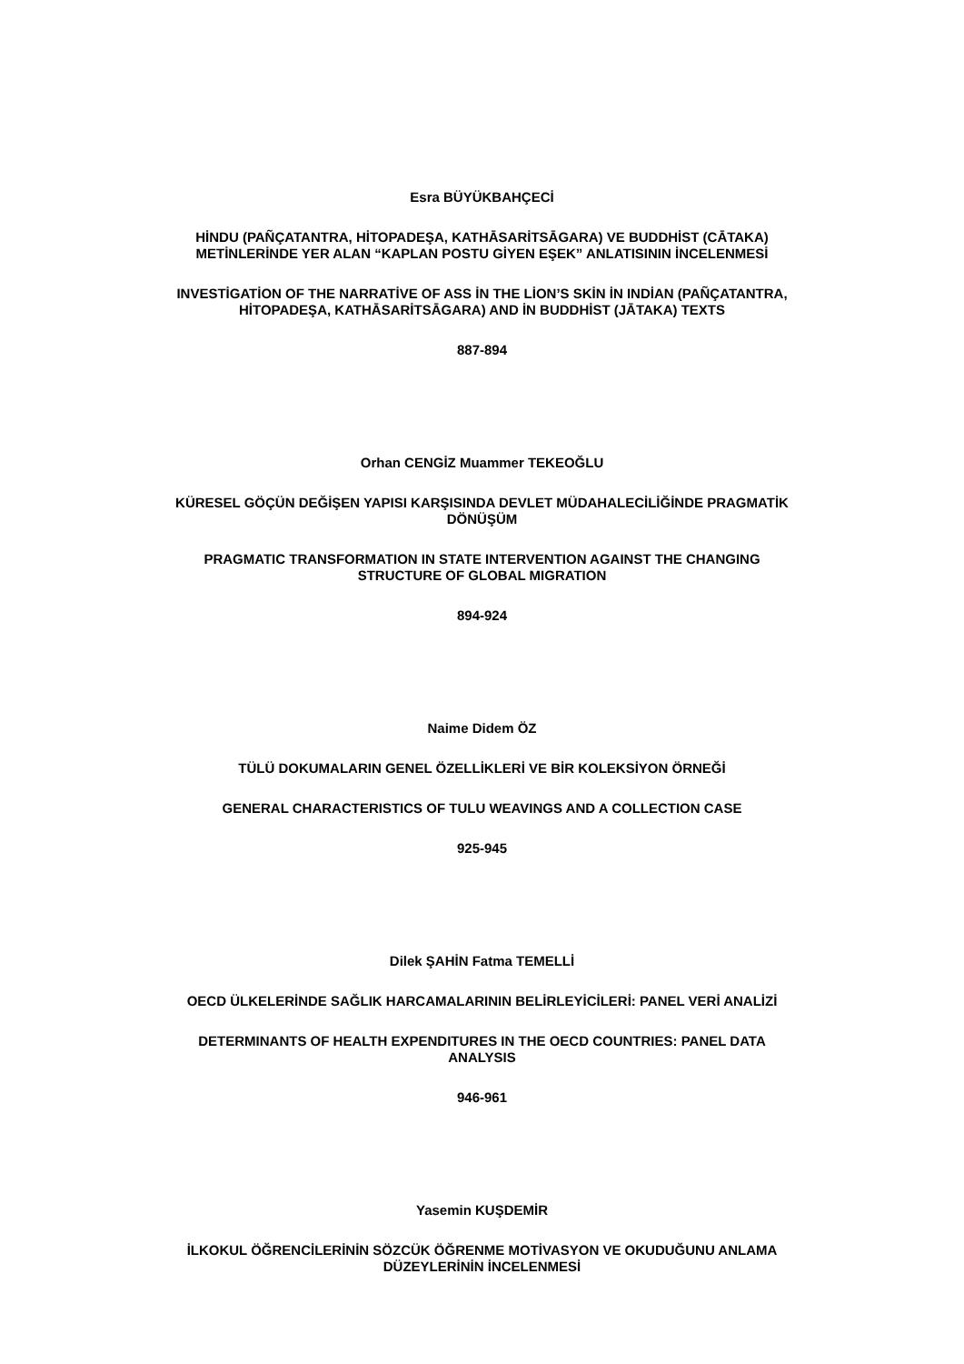Esra BÜYÜKBAHÇECİ
HİNDU (PAÑÇATANTRA, HİTOPADEŞA, KATHĀSARİTSĀGARA) VE BUDDHİST (CĀTAKA)
METİNLERİNDE YER ALAN “KAPLAN POSTU GİYEN EŞEK” ANLATISININ İNCELENMESİ
INVESTİGATİON OF THE NARRATİVE OF ASS İN THE LİON’S SKİN İN INDİAN (PAÑÇATANTRA,
HİTOPADEŞA, KATHĀSARİTSĀGARA) AND İN BUDDHİST (JĀTAKA) TEXTS
887-894
Orhan CENGİZ Muammer TEKEOĞLU
KÜRESEL GÖÇÜN DEĞİŞEN YAPISI KARŞISINDA DEVLET MÜDAHALECİLİĞİNDE PRAGMATİK
DÖNÜŞÜM
PRAGMATIC TRANSFORMATION IN STATE INTERVENTION AGAINST THE CHANGING
STRUCTURE OF GLOBAL MIGRATION
894-924
Naime Didem ÖZ
TÜLÜ DOKUMALARIN GENEL ÖZELLİKLERİ VE BİR KOLEKSİYON ÖRNEĞİ
GENERAL CHARACTERISTICS OF TULU WEAVINGS AND A COLLECTION CASE
925-945
Dilek ŞAHİN Fatma TEMELLİ
OECD ÜLKELERİNDE SAĞLIK HARCAMALARININ BELİRLEYİCİLERİ: PANEL VERİ ANALİZİ
DETERMINANTS OF HEALTH EXPENDITURES IN THE OECD COUNTRIES: PANEL DATA
ANALYSIS
946-961
Yasemin KUŞDEMİR
İLKOKUL ÖĞRENCİLERİNİN SÖZCÜK ÖĞRENME MOTİVASYON VE OKUDUĞUNU ANLAMA
DÜZEYLERİNİN İNCELENMESİ